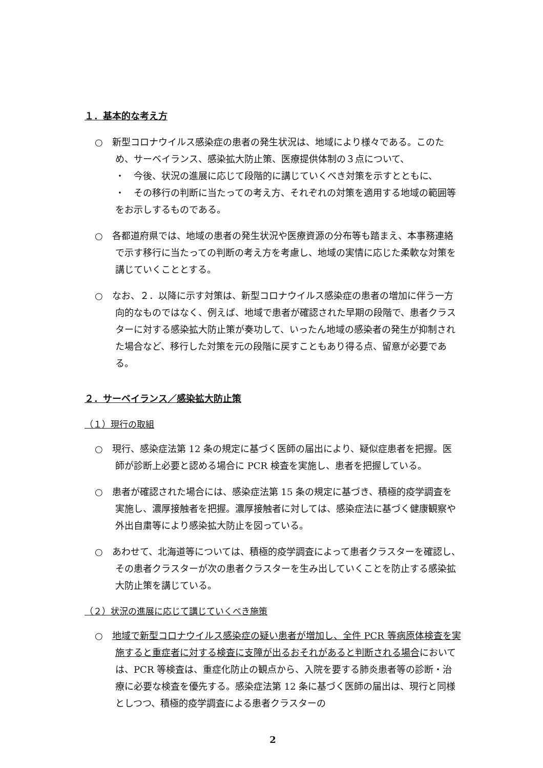１．基本的な考え方
○　新型コロナウイルス感染症の患者の発生状況は、地域により様々である。このため、サーベイランス、感染拡大防止策、医療提供体制の３点について、
・　今後、状況の進展に応じて段階的に講じていくべき対策を示すとともに、
・　その移行の判断に当たっての考え方、それぞれの対策を適用する地域の範囲等をお示しするものである。
○　各都道府県では、地域の患者の発生状況や医療資源の分布等も踏まえ、本事務連絡で示す移行に当たっての判断の考え方を考慮し、地域の実情に応じた柔軟な対策を講じていくこととする。
○　なお、２．以降に示す対策は、新型コロナウイルス感染症の患者の増加に伴う一方向的なものではなく、例えば、地域で患者が確認された早期の段階で、患者クラスターに対する感染拡大防止策が奏功して、いったん地域の感染者の発生が抑制された場合など、移行した対策を元の段階に戻すこともあり得る点、留意が必要である。
２．サーベイランス／感染拡大防止策
（１）現行の取組
○　現行、感染症法第 12 条の規定に基づく医師の届出により、疑似症患者を把握。医師が診断上必要と認める場合に PCR 検査を実施し、患者を把握している。
○　患者が確認された場合には、感染症法第 15 条の規定に基づき、積極的疫学調査を実施し、濃厚接触者を把握。濃厚接触者に対しては、感染症法に基づく健康観察や外出自粛等により感染拡大防止を図っている。
○　あわせて、北海道等については、積極的疫学調査によって患者クラスターを確認し、その患者クラスターが次の患者クラスターを生み出していくことを防止する感染拡大防止策を講じている。
（２）状況の進展に応じて講じていくべき施策
○　地域で新型コロナウイルス感染症の疑い患者が増加し、全件 PCR 等病原体検査を実施すると重症者に対する検査に支障が出るおそれがあると判断される場合においては、PCR 等検査は、重症化防止の観点から、入院を要する肺炎患者等の診断・治療に必要な検査を優先する。感染症法第 12 条に基づく医師の届出は、現行と同様としつつ、積極的疫学調査による患者クラスターの
2